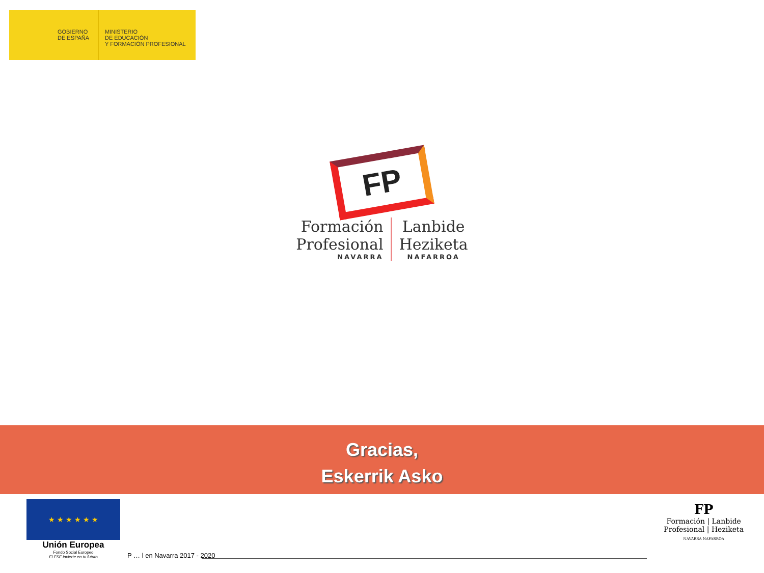GOBIERNO
DE ESPAÑA
MINISTERIO
DE EDUCACIÓN
Y FORMACIÓN PROFESIONAL
FP
Formación
Profesional
NAVARRA
Lanbide
Heziketa
NAFARROA
Gracias,
Eskerrik Asko
★ ★ ★ ★ ★ ★
Unión Europea
Fondo Social Europeo
El FSE invierte en tu futuro
P … l en Navarra 2017 - 2020
FP
Formación | Lanbide
Profesional | Heziketa
NAVARRA NAFARROA